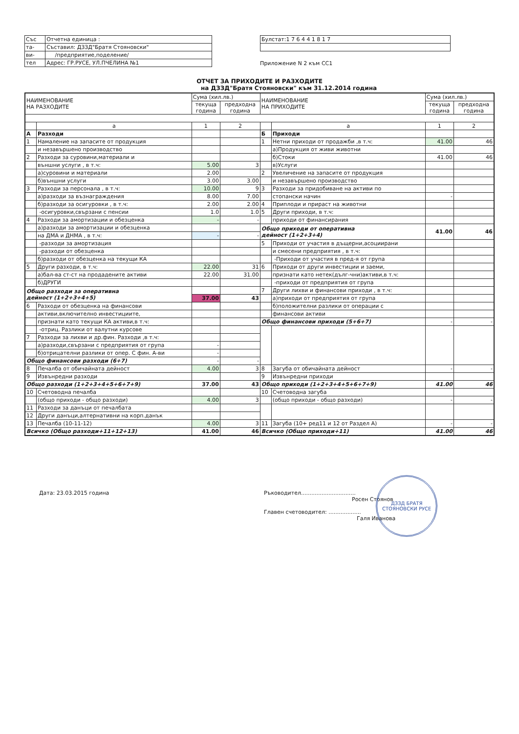| Със | Отчетна единица : |
| та- | Съставил: ДЗЗД"Братя Стояновски" |
| ви- | /предприятие,поделение/ |
| тел | Адрес: ГР.РУСЕ, УЛ.ПЧЕЛИНА №1 |
| Булстат:1 7 6 4 4 1 8 1 7 |
Приложение N 2 към СС1
ОТЧЕТ ЗА ПРИХОДИТЕ И РАЗХОДИТЕ
на ДЗЗД"Братя Стояновски" към 31.12.2014 година
| НАИМЕНОВАНИЕ НА РАЗХОДИТЕ | | Сума (хил.лв.) | | НАИМЕНОВАНИЕ НА ПРИХОДИТЕ | | Сума (хил.лв.) | |
| --- | --- | --- | --- | --- | --- | --- | --- |
| | | текуща година | предходна година | | | текуща година | предходна година |
| | а | 1 | 2 | | а | 1 | 2 |
| А | Разходи | | | Б | Приходи | | |
| 1 | Намаление на запасите от продукция | | | 1 | Нетни приходи от продажби ,в т.ч: | 41.00 | 46 |
| | и незавършено производство | | | | а)Продукция от живи животни | | |
| 2 | Разходи за суровини,материали и | | | | б)Стоки | 41.00 | 46 |
| | външни услуги , в т.ч: | 5.00 | 3 | | в)Услуги | | |
| | а)суровини и материали | 2.00 | | 2 | Увеличение на запасите от продукция | | |
| | б)външни услуги | 3.00 | 3.00 | | и незавършено производство | | |
| 3 | Разходи за персонала , в т.ч: | 10.00 | 9 | 3 | Разходи за придобиване на активи по | | |
| | а)разходи за възнаграждения | 8.00 | 7.00 | | стопански начин | - | |
| | б)разходи за осигуровки , в т.ч: | 2.00 | 2.00 | 4 | Приплоди и прираст на животни | | |
| | -осигуровки,свързани с пенсии | 1.0 | 1.0 | 5 | Други приходи, в т.ч: | | |
| 4 | Разходи за амортизации и обезценка | - | - | | приходи от финансирания | | |
| | а)разходи за амортизации и обезценка | | | Общо приходи от оперативна дейност (1+2+3+4) | | 41.00 | 46 |
| | на ДМА и ДНМА , в т.ч: | - | - | | | | |
| | -разходи за амортизация | | | 5 | Приходи от участия в дъщерни,асоциирани | | |
| | -разходи от обезценка | | | | и смесени предприятия , в т.ч: | | |
| | б)разходи от обезценка на текущи КА | | | | -Приходи от участия в пред-я от група | | |
| 5 | Други разходи, в т.ч: | 22.00 | 31 | 6 | Приходи от други инвестиции и заеми, | | |
| | а)бал-ва ст-ст на продадените активи | 22.00 | 31.00 | | признати като нетек(дълг-чни)активи,в т.ч: | | |
| | б)ДРУГИ | | | | -приходи от предприятия от група | | |
| Общо разходи за оперативна дейност (1+2+3+4+5) | | | | 7 | Други лихви и финансови приходи , в т.ч: | | |
| | | 37.00 | 43 | | а)приходи от предприятия от група | | |
| 6 | Разходи от обезценка на финансови | | | | б)положителни разлики от операции с | | |
| | активи,включително инвестициите, | | | | финансови активи | | |
| | признати като текущи КА активи,в т.ч: | | | Общо финансови приходи (5+6+7) | | - | - |
| | -отриц. Разлики от валутни курсове | | | | | | |
| 7 | Разходи за лихви и др.фин. Разходи ,в т.ч: | | | | | | |
| | а)разходи,свързани с предприятия от група | - | | | | | |
| | б)отрицателни разлики от опер. С фин. А-ви | - | | | | | |
| Общо финансови разходи (6+7) | | - | - | | | | |
| 8 | Печалба от обичайната дейност | 4.00 | 3 | 8 | Загуба от обичайната дейност | - | - |
| 9 | Извънредни разходи | | | 9 | Извънредни приходи | | |
| Общо разходи (1+2+3+4+5+6+7+9) | | 37.00 | 43 | Общо приходи (1+2+3+4+5+6+7+9) | | 41.00 | 46 |
| 10 | Счетоводна печалба | | | 10 | Счетоводна загуба | | |
| | (общо приходи - общо разходи) | 4.00 | 3 | | (общо приходи - общо разходи) | - | - |
| 11 | Разходи за данъци от печалбата | | | | | | |
| 12 | Други данъци,алтернативни на корп.данък | | | | | | |
| 13 | Печалба (10-11-12) | 4.00 | 3 | 11 | Загуба (10+ ред11 и 12 от Раздел А) | - | - |
| Всичко (Общо разходи+11+12+13) | | 41.00 | 46 | Всичко (Общо приходи+11) | | 41.00 | 46 |
Дата: 23.03.2015 година Ръководител................................
Росен Стоянов
Главен счетоводител: ...................
Галя Иванова
ДЗЗД БРАТЯ СТОЯНОВСКИ РУСЕ